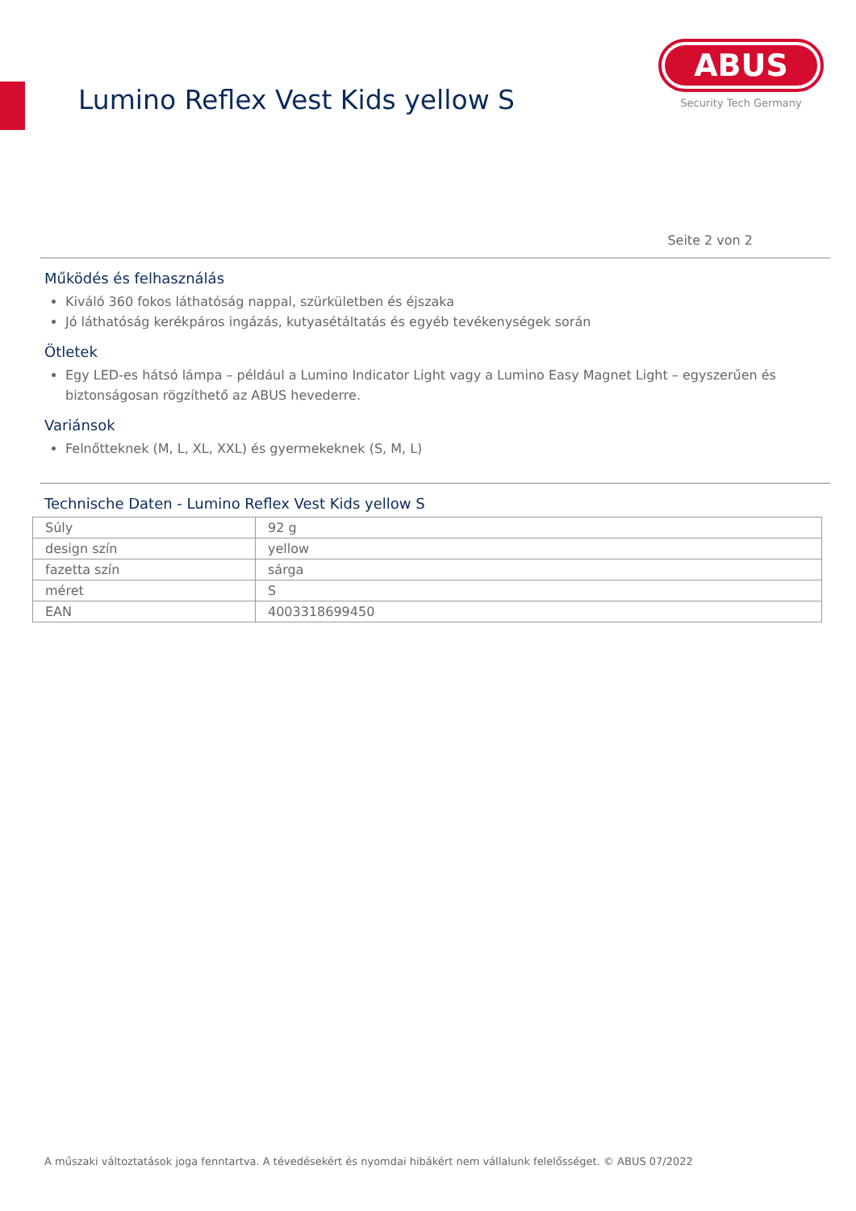Lumino Reflex Vest Kids yellow S
ABUS
Security Tech Germany
Seite 2 von 2
Működés és felhasználás
Kiváló 360 fokos láthatóság nappal, szürkületben és éjszaka
Jó láthatóság kerékpáros ingázás, kutyasétáltatás és egyéb tevékenységek során
Ötletek
Egy LED-es hátsó lámpa – például a Lumino Indicator Light vagy a Lumino Easy Magnet Light – egyszerűen és biztonságosan rögzíthető az ABUS hevederre.
Variánsok
Felnőtteknek (M, L, XL, XXL) és gyermekeknek (S, M, L)
Technische Daten - Lumino Reflex Vest Kids yellow S
| Súly | 92 g |
| design szín | yellow |
| fazetta szín | sárga |
| méret | S |
| EAN | 4003318699450 |
A műszaki változtatások joga fenntartva. A tévedésekért és nyomdai hibákért nem vállalunk felelősséget. © ABUS 07/2022